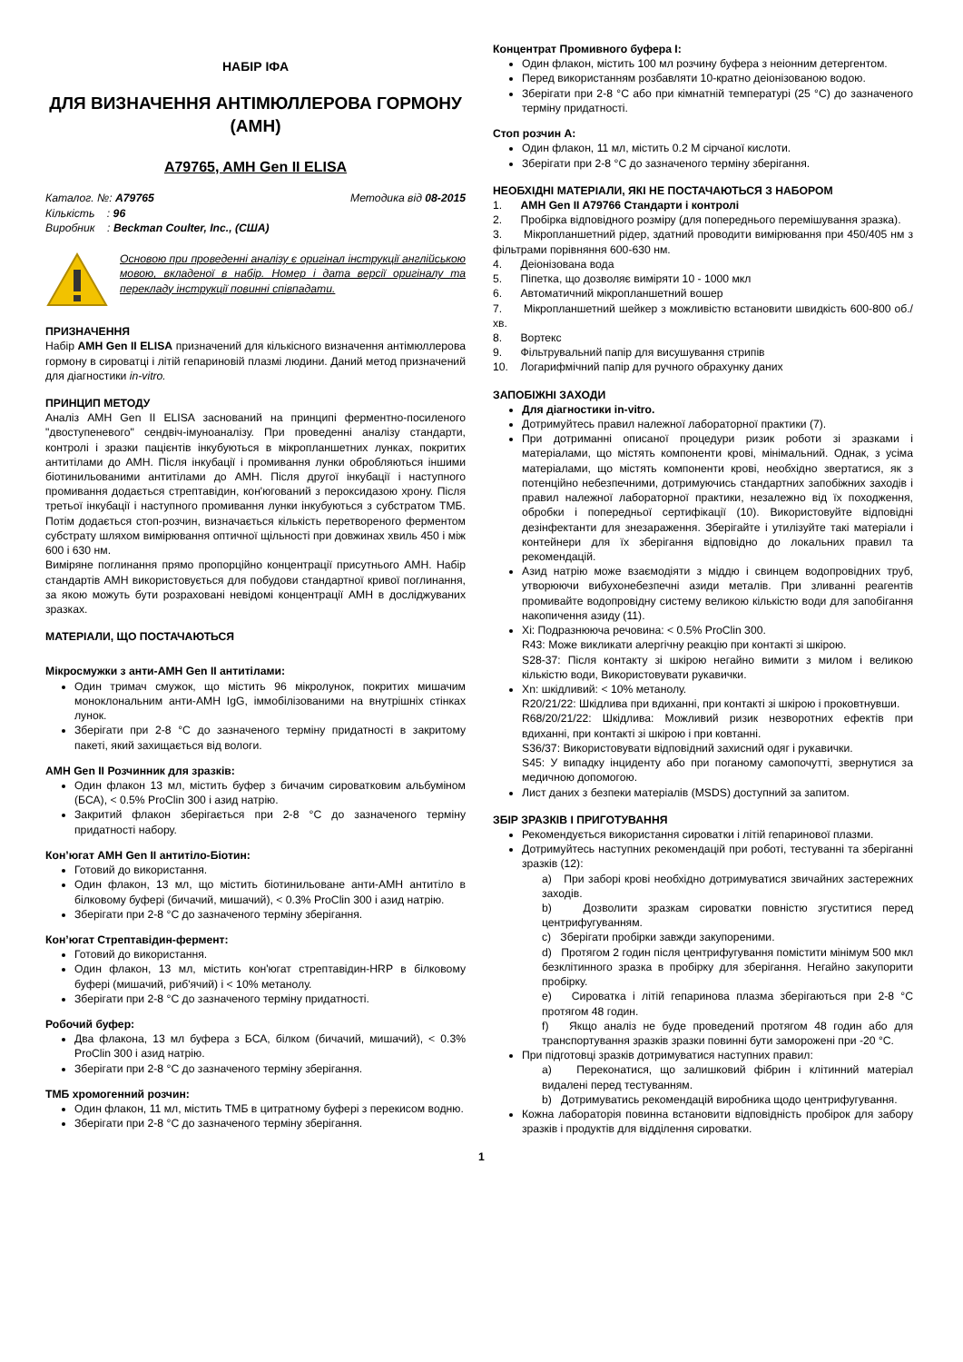НАБІР ІФА
ДЛЯ ВИЗНАЧЕННЯ АНТІМЮЛЛЕРОВА ГОРМОНУ (АМН)
A79765, AMH Gen II ELISA
| Каталог. №: A79765 | Методика від 08-2015 |
| Кількість : 96 | |
| Виробник : Beckman Coulter, Inc., (США) | |
Основою при проведенні аналізу є оригінал інструкції англійською мовою, вкладеної в набір. Номер і дата версії оригіналу та перекладу інструкції повинні співпадати.
ПРИЗНАЧЕННЯ
Набір AMH Gen II ELISA призначений для кількісного визначення антімюллерова гормону в сироватці і літій гепариновій плазмі людини. Даний метод призначений для діагностики in-vitro.
ПРИНЦИП МЕТОДУ
Аналіз AMH Gen II ELISA заснований на принципі ферментно-посиленого "двоступеневого" сендвіч-імуноаналізу. При проведенні аналізу стандарти, контролі і зразки пацієнтів інкубуються в мікропланшетних лунках, покритих антитілами до АМН. Після інкубації і промивання лунки обробляються іншими біотинильованими антитілами до АМН. Після другої інкубації і наступного промивання додається стрептавідин, кон'югований з пероксидазою хрону. Після третьої інкубації і наступного промивання лунки інкубуються з субстратом ТМБ. Потім додається стоп-розчин, визначається кількість перетвореного ферментом субстрату шляхом вимірювання оптичної щільності при довжинах хвиль 450 і між 600 і 630 нм.
Виміряне поглинання прямо пропорційно концентрації присутнього АМН. Набір стандартів АМН використовується для побудови стандартної кривої поглинання, за якою можуть бути розраховані невідомі концентрації АМН в досліджуваних зразках.
МАТЕРІАЛИ, ЩО ПОСТАЧАЮТЬСЯ
Мікросмужки з анти-АМН Gen II антитілами:
Один тримач смужок, що містить 96 мікролунок, покритих мишачим моноклональним анти-АМН IgG, іммобілізованими на внутрішніх стінках лунок.
Зберігати при 2-8 °C до зазначеного терміну придатності в закритому пакеті, який захищається від вологи.
АМН Gen II Розчинник для зразків:
Один флакон 13 мл, містить буфер з бичачим сироватковим альбуміном (БСА), < 0.5% ProClin 300 і азид натрію.
Закритий флакон зберігається при 2-8 °C до зазначеного терміну придатності набору.
Кон’югат АМН Gen II антитіло-Біотин:
Готовий до використання.
Один флакон, 13 мл, що містить біотинильоване анти-АМН антитіло в білковому буфері (бичачий, мишачий), < 0.3% ProClin 300 і азид натрію.
Зберігати при 2-8 °C до зазначеного терміну зберігання.
Кон’югат Стрептавідин-фермент:
Готовий до використання.
Один флакон, 13 мл, містить кон'югат стрептавідин-HRP в білковому буфері (мишачий, риб'ячий) і < 10% метанолу.
Зберігати при 2-8 °C до зазначеного терміну придатності.
Робочий буфер:
Два флакона, 13 мл буфера з БСА, білком (бичачий, мишачий), < 0.3% ProClin 300 і азид натрію.
Зберігати при 2-8 °C до зазначеного терміну зберігання.
ТМБ хромогенний розчин:
Один флакон, 11 мл, містить ТМБ в цитратному буфері з перекисом водню.
Зберігати при 2-8 °C до зазначеного терміну зберігання.
Концентрат Промивного буфера I:
Один флакон, містить 100 мл розчину буфера з неіонним детергентом.
Перед використанням розбавляти 10-кратно деіонізованою водою.
Зберігати при 2-8 °C або при кімнатній температурі (25 °C) до зазначеного терміну придатності.
Стоп розчин A:
Один флакон, 11 мл, містить 0.2 M сірчаної кислоти.
Зберігати при 2-8 °C до зазначеного терміну зберігання.
НЕОБХІДНІ МАТЕРІАЛИ, ЯКІ НЕ ПОСТАЧАЮТЬСЯ З НАБОРОМ
1. АМН Gen II A79766 Стандарти і контролі
2. Пробірка відповідного розміру (для попереднього перемішування зразка).
3. Мікропланшетний рідер, здатний проводити вимірювання при 450/405 нм з фільтрами порівняння 600-630 нм.
4. Деіонізована вода
5. Піпетка, що дозволяє виміряти 10 - 1000 мкл
6. Автоматичний мікропланшетний вошер
7. Мікропланшетний шейкер з можливістю встановити швидкість 600-800 об./хв.
8. Вортекс
9. Фільтрувальний папір для висушування стрипів
10. Логарифмічний папір для ручного обрахунку даних
ЗАПОБІЖНІ ЗАХОДИ
Для діагностики in-vitro.
Дотримуйтесь правил належної лабораторної практики (7).
При дотриманні описаної процедури ризик роботи зі зразками і матеріалами, що містять компоненти крові, мінімальний. Однак, з усіма матеріалами, що містять компоненти крові, необхідно звертатися, як з потенційно небезпечними, дотримуючись стандартних запобіжних заходів і правил належної лабораторної практики, незалежно від їх походження, обробки і попередньої сертифікації (10). Використовуйте відповідні дезінфектанти для знезараження. Зберігайте і утилізуйте такі матеріали і контейнери для їх зберігання відповідно до локальних правил та рекомендацій.
Азид натрію може взаємодіяти з міддю і свинцем водопровідних труб, утворюючи вибухонебезпечні азиди металів. При зливанні реагентів промивайте водопровідну систему великою кількістю води для запобігання накопичення азиду (11).
Xi: Подразнююча речовина: < 0.5% ProClin 300.
R43: Може викликати алергічну реакцію при контакті зі шкірою.
S28-37: Після контакту зі шкірою негайно вимити з милом і великою кількістю води, Використовувати рукавички.
Xn: шкідливий: < 10% метанолу.
R20/21/22: Шкідлива при вдиханні, при контакті зі шкірою і проковтнувши.
R68/20/21/22: Шкідлива: Можливий ризик незворотних ефектів при вдиханні, при контакті зі шкірою і при ковтанні.
S36/37: Використовувати відповідний захисний одяг і рукавички.
S45: У випадку інциденту або при поганому самопочутті, звернутися за медичною допомогою.
Лист даних з безпеки матеріалів (MSDS) доступний за запитом.
ЗБІР ЗРАЗКІВ І ПРИГОТУВАННЯ
Рекомендується використання сироватки і літій гепаринової плазми.
Дотримуйтесь наступних рекомендацій при роботі, тестуванні та зберіганні зразків (12):
a) При заборі крові необхідно дотримуватися звичайних застережних заходів.
b) Дозволити зразкам сироватки повністю згуститися перед центрифугуванням.
c) Зберігати пробірки завжди закупореними.
d) Протягом 2 годин після центрифугування помістити мінімум 500 мкл безклітинного зразка в пробірку для зберігання. Негайно закупорити пробірку.
e) Сироватка і літій гепаринова плазма зберігаються при 2-8 °C протягом 48 годин.
f) Якщо аналіз не буде проведений протягом 48 годин або для транспортування зразків зразки повинні бути заморожені при -20 °C.
При підготовці зразків дотримуватися наступних правил:
a) Переконатися, що залишковий фібрин і клітинний матеріал видалені перед тестуванням.
b) Дотримуватись рекомендацій виробника щодо центрифугування.
Кожна лабораторія повинна встановити відповідність пробірок для забору зразків і продуктів для відділення сироватки.
1